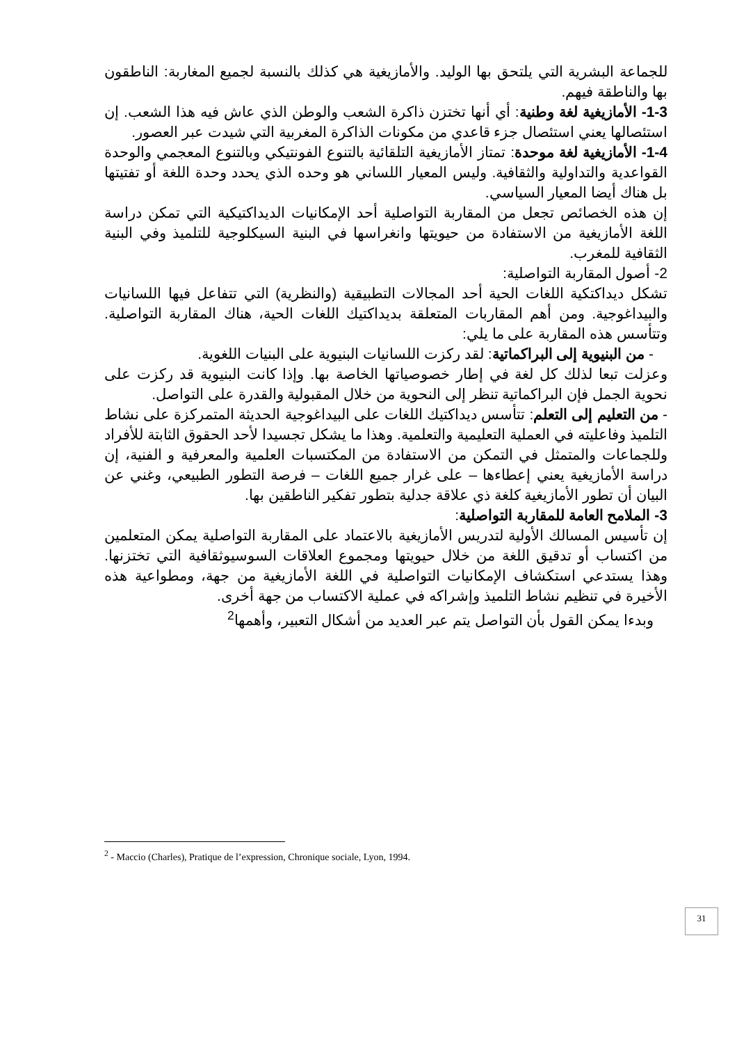للجماعة البشرية التي يلتحق بها الوليد. والأمازيغية هي كذلك بالنسبة لجميع المغاربة: الناطقون بها والناطقة فيهم.
1-3- الأمازيغية لغة وطنية: أي أنها تختزن ذاكرة الشعب والوطن الذي عاش فيه هذا الشعب. إن استئصالها يعني استئصال جزء قاعدي من مكونات الذاكرة المغربية التي شيدت عبر العصور.
1-4- الأمازيغية لغة موحدة: تمتاز الأمازيغية التلقائية بالتنوع الفونتيكي وبالتنوع المعجمي والوحدة القواعدية والتداولية والثقافية. وليس المعيار اللساني هو وحده الذي يحدد وحدة اللغة أو تفتيتها بل هناك أيضا المعيار السياسي.
إن هذه الخصائص تجعل من المقاربة التواصلية أحد الإمكانيات الديداكتيكية التي تمكن دراسة اللغة الأمازيغية من الاستفادة من حيويتها وانغراسها في البنية السيكلوجية للتلميذ وفي البنية الثقافية للمغرب.
2- أصول المقاربة التواصلية:
تشكل ديداكتكية اللغات الحية أحد المجالات التطبيقية (والنظرية) التي تتفاعل فيها اللسانيات والبيداغوجية. ومن أهم المقاربات المتعلقة بديداكتيك اللغات الحية، هناك المقاربة التواصلية. وتتأسس هذه المقاربة على ما يلي:
- من البنيوية إلى البراكماتية: لقد ركزت اللسانيات البنيوية على البنيات اللغوية.
وعزلت تبعا لذلك كل لغة في إطار خصوصياتها الخاصة بها. وإذا كانت البنيوية قد ركزت على نحوية الجمل فإن البراكماتية تنظر إلى النحوية من خلال المقبولية والقدرة على التواصل.
- من التعليم إلى التعلم: تتأسس ديداكتيك اللغات على البيداغوجية الحديثة المتمركزة على نشاط التلميذ وفاعليته في العملية التعليمية والتعلمية. وهذا ما يشكل تجسيدا لأحد الحقوق الثابتة للأفراد وللجماعات والمتمثل في التمكن من الاستفادة من المكتسبات العلمية والمعرفية و الفنية، إن دراسة الأمازيغية يعني إعطاءها – على غرار جميع اللغات – فرصة التطور الطبيعي، وغني عن البيان أن تطور الأمازيغية كلغة ذي علاقة جدلية بتطور تفكير الناطقين بها.
3- الملامح العامة للمقاربة التواصلية:
إن تأسيس المسالك الأولية لتدريس الأمازيغية بالاعتماد على المقاربة التواصلية يمكن المتعلمين من اكتساب أو تدقيق اللغة من خلال حيويتها ومجموع العلاقات السوسيوثقافية التي تختزنها. وهذا يستدعي استكشاف الإمكانيات التواصلية في اللغة الأمازيغية من جهة، ومطواعية هذه الأخيرة في تنظيم نشاط التلميذ وإشراكه في عملية الاكتساب من جهة أخرى.
وبدءا يمكن القول بأن التواصل يتم عبر العديد من أشكال التعبير، وأهمها<sup>2</sup>
<sup>2</sup> - Maccio (Charles), Pratique de l’expression, Chronique sociale, Lyon, 1994.
31